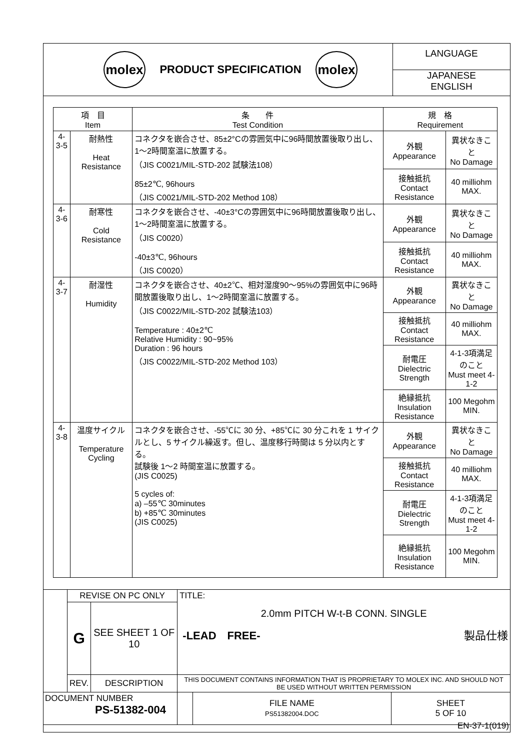molex
PRODUCT SPECIFICATION
molex
LANGUAGE
JAPANESE
ENGLISH
| 項 目 Item | | 条 件 Test Condition | 規 格 Requirement | |
| --- | --- | --- | --- | --- |
| 4-3-5 | 耐熱性 Heat Resistance | コネクタを嵌合させ、85±2°Cの雰囲気中に96時間放置後取り出し、1～2時間室温に放置する。 （JIS C0021/MIL-STD-202 試験法108） 85±2℃, 96hours （JIS C0021/MIL-STD-202 Method 108） | 外観 Appearance | 異状なきこと No Damage |
| | | | 接触抵抗 Contact Resistance | 40 milliohm MAX. |
| 4-3-6 | 耐寒性 Cold Resistance | コネクタを嵌合させ、-40±3°Cの雰囲気中に96時間放置後取り出し、1～2時間室温に放置する。 （JIS C0020） -40±3℃, 96hours （JIS C0020） | 外観 Appearance | 異状なきこと No Damage |
| | | | 接触抵抗 Contact Resistance | 40 milliohm MAX. |
| 4-3-7 | 耐湿性 Humidity | コネクタを嵌合させ、40±2℃、相対湿度90～95%の雰囲気中に96時間放置後取り出し、1～2時間室温に放置する。 （JIS C0022/MIL-STD-202 試験法103） Temperature : 40±2℃ Relative Humidity : 90~95% Duration : 96 hours （JIS C0022/MIL-STD-202 Method 103） | 外観 Appearance | 異状なきこと No Damage |
| | | | 接触抵抗 Contact Resistance | 40 milliohm MAX. |
| | | | 耐電圧 Dielectric Strength | 4-1-3項満足のこと Must meet 4-1-2 |
| | | | 絶縁抵抗 Insulation Resistance | 100 Megohm MIN. |
| 4-3-8 | 温度サイクル Temperature Cycling | コネクタを嵌合させ、-55℃に 30 分、+85℃に 30 分これを 1 サイクルとし、5 サイクル繰返す。但し、温度移行時間は 5 分以内とする。 試験後 1～2 時間室温に放置する。 (JIS C0025) 5 cycles of: a) –55℃ 30minutes b) +85℃ 30minutes (JIS C0025) | 外観 Appearance | 異状なきこと No Damage |
| | | | 接触抵抗 Contact Resistance | 40 milliohm MAX. |
| | | | 耐電圧 Dielectric Strength | 4-1-3項満足のこと Must meet 4-1-2 |
| | | | 絶縁抵抗 Insulation Resistance | 100 Megohm MIN. |
| | REVISE ON PC ONLY | | TITLE: 2.0mm PITCH W-t-B CONN. SINGLE -LEAD FREE- 製品仕様 | | |
| | G | SEE SHEET 1 OF 10 | | | |
| | REV. | DESCRIPTION | THIS DOCUMENT CONTAINS INFORMATION THAT IS PROPRIETARY TO MOLEX INC. AND SHOULD NOT BE USED WITHOUT WRITTEN PERMISSION | | |
| DOCUMENT NUMBER PS-51382-004 | | | | FILE NAME PS51382004.DOC | SHEET 5 OF 10 |
EN-37-1(019)